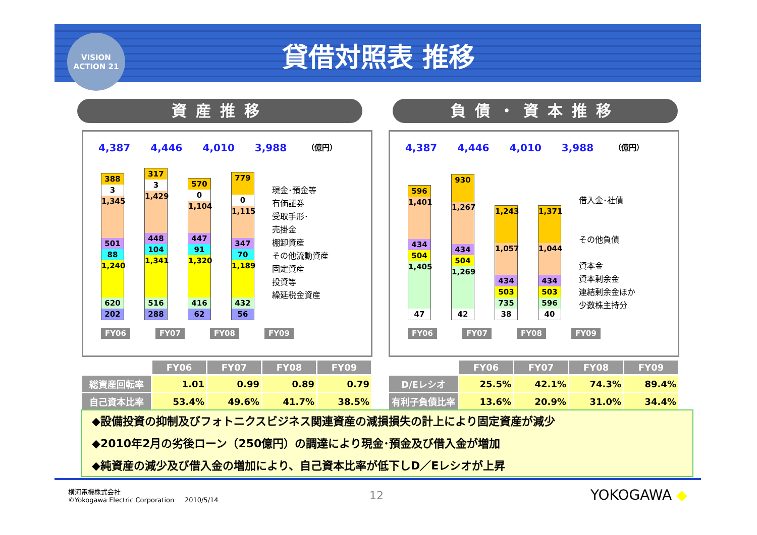VISION
ACTION 21
貸借対照表 推移
資産推移 負債・資本推移
4,387 4,446 4,010 3,988 （億円）
388
3
1,345
501
88
1,240
620
202
317
3
1,429
448
104
1,341
516
288
570
0
1,104
447
91
1,320
416
62
779
0
1,115
347
70
1,189
432
56
現金･預金等
有価証券
受取手形･
売掛金
棚卸資産
その他流動資産
固定資産
投資等
繰延税金資産
FY06 FY07 FY08 FY09
4,387 4,446 4,010 3,988 （億円）
596
1,401
434
504
1,405
47
930
1,267
434
504
1,269
42
1,243
1,057
434
503
735
38
1,371
1,044
434
503
596
40
借入金･社債
その他負債
資本金
資本剰余金
連結剰余金ほか
少数株主持分
FY06 FY07 FY08 FY09
| | FY06 | FY07 | FY08 | FY09 |
| 総資産回転率 | 1.01 | 0.99 | 0.89 | 0.79 |
| 自己資本比率 | 53.4% | 49.6% | 41.7% | 38.5% |
| | FY06 | FY07 | FY08 | FY09 |
| D/Eレシオ | 25.5% | 42.1% | 74.3% | 89.4% |
| 有利子負債比率 | 13.6% | 20.9% | 31.0% | 34.4% |
◆設備投資の抑制及びフォトニクスビジネス関連資産の減損損失の計上により固定資産が減少
◆2010年2月の劣後ローン（250億円）の調達により現金･預金及び借入金が増加
◆純資産の減少及び借入金の増加により、自己資本比率が低下しD／Eレシオが上昇
横河電機株式会社
©Yokogawa Electric Corporation 2010/5/14
12 YOKOGAWA ◆